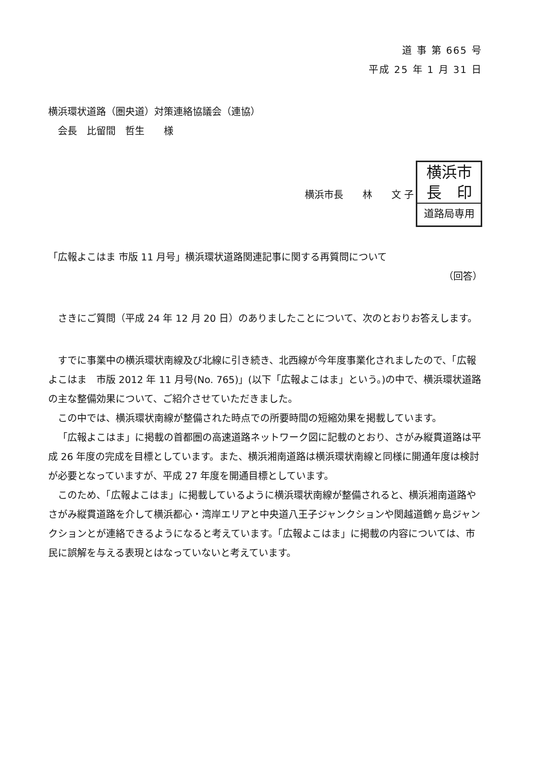道 事 第 665 号
平成 25 年 1 月 31 日
横浜環状道路（圏央道）対策連絡協議会（連協）
　会長　比留間　哲生　　様
横浜市長　　林　　文 子
横浜市
長　印
道路局専用
「広報よこはま 市版 11 月号」横浜環状道路関連記事に関する再質問について
（回答）
さきにご質問（平成 24 年 12 月 20 日）のありましたことについて、次のとおりお答えします。
すでに事業中の横浜環状南線及び北線に引き続き、北西線が今年度事業化されましたので、「広報よこはま　市版 2012 年 11 月号(No. 765)」(以下「広報よこはま」という。)の中で、横浜環状道路の主な整備効果について、ご紹介させていただきました。
この中では、横浜環状南線が整備された時点での所要時間の短縮効果を掲載しています。
「広報よこはま」に掲載の首都圏の高速道路ネットワーク図に記載のとおり、さがみ縦貫道路は平成 26 年度の完成を目標としています。また、横浜湘南道路は横浜環状南線と同様に開通年度は検討が必要となっていますが、平成 27 年度を開通目標としています。
このため、「広報よこはま」に掲載しているように横浜環状南線が整備されると、横浜湘南道路やさがみ縦貫道路を介して横浜都心・湾岸エリアと中央道八王子ジャンクションや関越道鶴ヶ島ジャンクションとが連絡できるようになると考えています。「広報よこはま」に掲載の内容については、市民に誤解を与える表現とはなっていないと考えています。